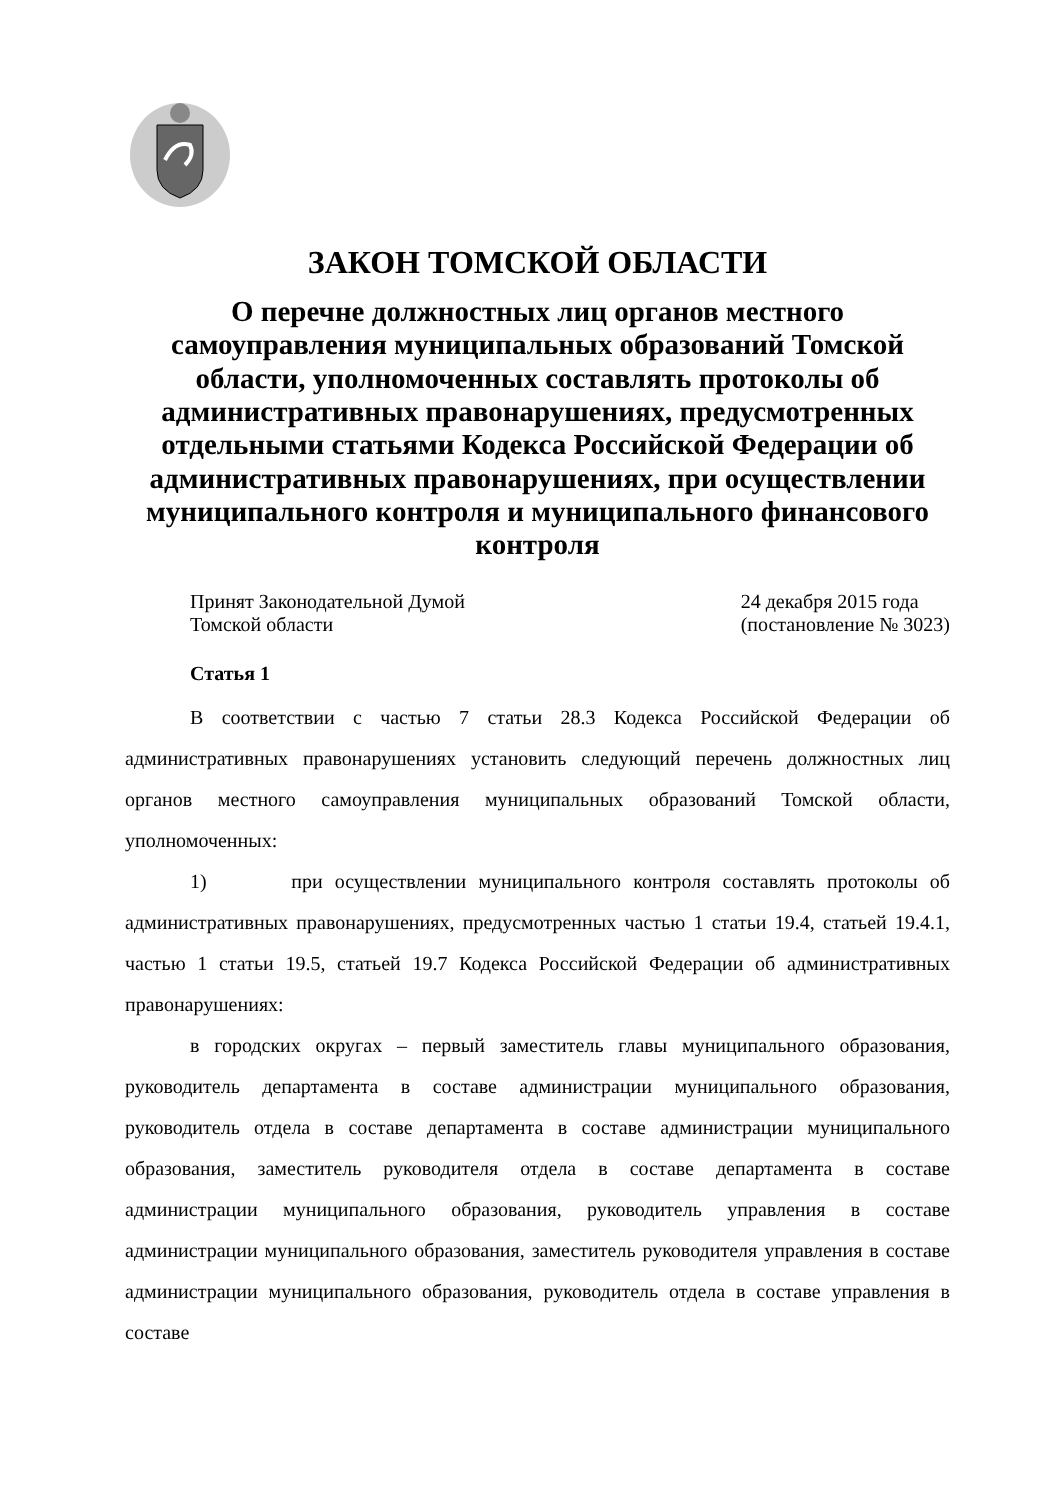ЗАКОН ТОМСКОЙ ОБЛАСТИ
О перечне должностных лиц органов местного самоуправления муниципальных образований Томской области, уполномоченных составлять протоколы об административных правонарушениях, предусмотренных отдельными статьями Кодекса Российской Федерации об административных правонарушениях, при осуществлении муниципального контроля и муниципального финансового контроля
Принят Законодательной Думой
Томской области
24 декабря 2015 года
(постановление № 3023)
Статья 1
В соответствии с частью 7 статьи 28.3 Кодекса Российской Федерации об административных правонарушениях установить следующий перечень должностных лиц органов местного самоуправления муниципальных образований Томской области, уполномоченных:
1) при осуществлении муниципального контроля составлять протоколы об административных правонарушениях, предусмотренных частью 1 статьи 19.4, статьей 19.4.1, частью 1 статьи 19.5, статьей 19.7 Кодекса Российской Федерации об административных правонарушениях:
в городских округах – первый заместитель главы муниципального образования, руководитель департамента в составе администрации муниципального образования, руководитель отдела в составе департамента в составе администрации муниципального образования, заместитель руководителя отдела в составе департамента в составе администрации муниципального образования, руководитель управления в составе администрации муниципального образования, заместитель руководителя управления в составе администрации муниципального образования, руководитель отдела в составе управления в составе